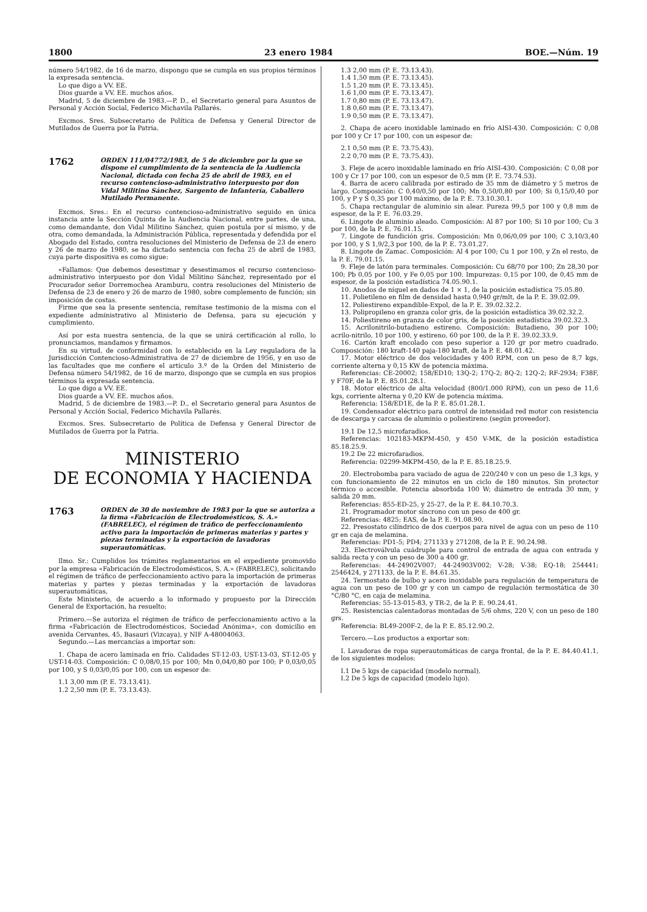1800 23 enero 1984 BOE.—Núm. 19
número 54/1982, de 16 de marzo, dispongo que se cumpla en sus propios términos la expresada sentencia.
Lo que digo a VV. EE.
Dios guarde a VV. EE. muchos años.
Madrid, 5 de diciembre de 1983.—P. D., el Secretario general para Asuntos de Personal y Acción Social, Federico Michavila Pallarés.
Excmos. Sres. Subsecretario de Política de Defensa y General Director de Mutilados de Guerra por la Patria.
1762 ORDEN 111/04772/1983, de 5 de diciembre por la que se dispone el cumplimiento de la sentencia de la Audiencia Nacional, dictada con fecha 25 de abril de 1983, en el recurso contencioso-administrativo interpuesto por don Vidal Militino Sánchez, Sargento de Infantería, Caballero Mutilado Permanente.
Excmos. Sres.: En el recurso contencioso-administrativo seguido en única instancia ante la Sección Quinta de la Audiencia Nacional, entre partes, de una, como demandante, don Vidal Militino Sánchez, quien postula por sí mismo, y de otra, como demandada, la Administración Pública, representada y defendida por el Abogado del Estado, contra resoluciones del Ministerio de Defensa de 23 de enero y 26 de marzo de 1980, se ha dictado sentencia con fecha 25 de abril de 1983, cuya parte dispositiva es como sigue:
«Fallamos: Que debemos desestimar y desestimamos el recurso contencioso-administrativo interpuesto por don Vidal Militino Sánchez, representado por el Procurador señor Dorremochea Aramburu, contra resoluciones del Ministerio de Defensa de 23 de enero y 26 de marzo de 1980, sobre complemento de función; sin imposición de costas.
Firme que sea la presente sentencia, remítase testimonio de la misma con el expediente administrativo al Ministerio de Defensa, para su ejecución y cumplimiento.
Así por esta nuestra sentencia, de la que se unirá certificación al rollo, lo pronunciamos, mandamos y firmamos.
En su virtud, de conformidad con lo establecido en la Ley reguladora de la Jurisdicción Contencioso-Administrativa de 27 de diciembre de 1956, y en uso de las facultades que me confiere el artículo 3.º de la Orden del Ministerio de Defensa número 54/1982, de 16 de marzo, dispongo que se cumpla en sus propios términos la expresada sentencia.
Lo que digo a VV. EE.
Dios guarde a VV. EE. muchos años.
Madrid, 5 de diciembre de 1983.—P. D., el Secretario general para Asuntos de Personal y Acción Social, Federico Michavila Pallarés.
Excmos. Sres. Subsecretario de Política de Defensa y General Director de Mutilados de Guerra por la Patria.
MINISTERIO
DE ECONOMIA Y HACIENDA
1763 ORDEN de 30 de noviembre de 1983 por la que se autoriza a la firma «Fabricación de Electrodomésticos, S. A.» (FABRELEC), el régimen de tráfico de perfeccionamiento activo para la importación de primeras materias y partes y piezas terminadas y la exportación de lavadoras superautomáticas.
Ilmo. Sr.: Cumplidos los trámites reglamentarios en el expediente promovido por la empresa «Fabricación de Electrodomésticos, S. A.» (FABRELEC), solicitando el régimen de tráfico de perfeccionamiento activo para la importación de primeras materias y partes y piezas terminadas y la exportación de lavadoras superautomáticas,
Este Ministerio, de acuerdo a lo informado y propuesto por la Dirección General de Exportación, ha resuelto:
Primero.—Se autoriza el régimen de tráfico de perfeccionamiento activo a la firma «Fabricación de Electrodomésticos, Sociedad Anónima», con domicilio en avenida Cervantes, 45, Basauri (Vizcaya), y NIF A-48004063.
Segundo.—Las mercancías a importar son:
1. Chapa de acero laminada en frío. Calidades ST-12-03, UST-13-03, ST-12-05 y UST-14-03. Composición: C 0,08/0,15 por 100; Mn 0,04/0,80 por 100; P 0,03/0,05 por 100, y S 0,03/0,05 por 100, con un espesor de:
1.1 3,00 mm (P. E. 73.13.41).
1.2 2,50 mm (P. E. 73.13.43).
1.3 2,00 mm (P. E. 73.13.43).
1.4 1,50 mm (P. E. 73.13.45).
1.5 1,20 mm (P. E. 73.13.45).
1.6 1,00 mm (P. E. 73.13.47).
1.7 0,80 mm (P. E. 73.13.47).
1.8 0,60 mm (P. E. 73.13.47).
1.9 0,50 mm (P. E. 73.13.47).
2. Chapa de acero inoxidable laminado en frío AISI-430. Composición: C 0,08 por 100 y Cr 17 por 100, con un espesor de:
2.1 0,50 mm (P. E. 73.75.43).
2.2 0,70 mm (P. E. 73.75.43).
3. Fleje de acero inoxidable laminado en frío AISI-430. Composición: C 0,08 por 100 y Cr 17 por 100, con un espesor de 0,5 mm (P. E. 73.74.53).
4. Barra de acero calibrada por estirado de 35 mm de diámetro y 5 metros de largo. Composición: C 0,40/0,50 por 100; Mn 0,50/0,80 por 100; Si 0,15/0,40 por 100, y P y S 0,35 por 100 máximo, de la P. E. 73.10.30.1.
5. Chapa rectangular de aluminio sin alear. Pureza 99,5 por 100 y 0,8 mm de espesor, de la P. E. 76.03.29.
6. Lingote de aluminio aleado. Composición: Al 87 por 100; Si 10 por 100; Cu 3 por 100, de la P. E. 76.01.15.
7. Lingote de fundición gris. Composición: Mn 0,06/0,09 por 100; C 3,10/3,40 por 100, y S 1,9/2,3 por 100, de la P. E. 73.01.27.
8. Lingote de Zamac. Composición: Al 4 por 100; Cu 1 por 100, y Zn el resto, de la P. E. 79.01.15.
9. Fleje de latón para terminales. Composición: Cu 68/70 por 100; Zn 28,30 por 100; Pb 0,05 por 100, y Fe 0,05 por 100. Impurezas: 0,15 por 100, de 0,45 mm de espesor, de la posición estadística 74.05.90.1.
10. Anodos de níquel en dados de 1 × 1, de la posición estadística 75.05.80.
11. Polietileno en film de densidad hasta 0,940 gr/mlt, de la P. E. 39.02.09.
12. Poliestireno expandible-Expol, de la P. E. 39.02.32.2.
13. Polipropileno en granza color gris, de la posición estadística 39.02.32.2.
14. Poliestireno en granza de color gris, de la posición estadística 39.02.32.3.
15. Acrilonitrilo-butadieno estireno. Composición: Butadieno, 30 por 100; acrilo-nitrilo, 10 por 100, y estireno, 60 por 100, de la P. E. 39.02.33.9.
16. Cartón kraft encolado con peso superior a 120 gr por metro cuadrado. Composición: 180 kraft-140 paja-180 kraft, de la P. E. 48.01.42.
17. Motor eléctrico de dos velocidades y 400 RPM, con un peso de 8,7 kgs, corriente alterna y 0,15 KW de potencia máxima.
Referencias: CE-20002; 158/ED10; 13Q-2; 17Q-2; 8Q-2; 12Q-2; RF-2934; F38F, y F70F, de la P. E. 85.01.28.1.
18. Motor eléctrico de alta velocidad (800/1.000 RPM), con un peso de 11,6 kgs, corriente alterna y 0,20 KW de potencia máxima.
Referencia: 158/ED1E, de la P. E. 85.01.28.1.
19. Condensador eléctrico para control de intensidad red motor con resistencia de descarga y carcasa de aluminio o poliestireno (según proveedor).
19.1 De 12,5 microfaradios.
Referencias: 102183-MKPM-450, y 450 V-MK, de la posición estadística 85.18.25.9.
19.2 De 22 microfaradios.
Referencia: 02299-MKPM-450, de la P. E. 85.18.25.9.
20. Electrobomba para vaciado de agua de 220/240 v con un peso de 1,3 kgs, y con funcionamiento de 22 minutos en un ciclo de 180 minutos. Sin protector térmico o accesible. Potencia absorbida 100 W; diámetro de entrada 30 mm, y salida 20 mm.
Referencias: 855-ED-25, y 25-27, de la P. E. 84.10.70.3.
21. Programador motor síncrono con un peso de 400 gr.
Referencias: 4825; EAS, de la P. E. 91.08.90.
22. Presostato cilíndrico de dos cuerpos para nivel de agua con un peso de 110 gr en caja de melamina.
Referencias: PD1-5; PD4; 271133 y 271208, de la P. E. 90.24.98.
23. Electroválvula cuádruple para control de entrada de agua con entrada y salida recta y con un peso de 300 a 400 gr.
Referencias: 44-24902V007; 44-24903V002; V-28; V-38; EQ-18; 254441; 2546424, y 271133, de la P. E. 84.61.35.
24. Termostato de bulbo y acero inoxidable para regulación de temperatura de agua con un peso de 100 gr y con un campo de regulación termostática de 30 °C/80 °C, en caja de melamina.
Referencias: 55-13-015-83, y TR-2, de la P. E. 90.24.41.
25. Resistencias calentadoras montadas de 5/6 ohms, 220 V, con un peso de 180 grs.
Referencia: BL49-200F-2, de la P. E. 85.12.90.2.
Tercero.—Los productos a exportar son:
I. Lavadoras de ropa superautomáticas de carga frontal, de la P. E. 84.40.41.1, de los siguientes modelos:
I.1 De 5 kgs de capacidad (modelo normal).
I.2 De 5 kgs de capacidad (modelo lujo).